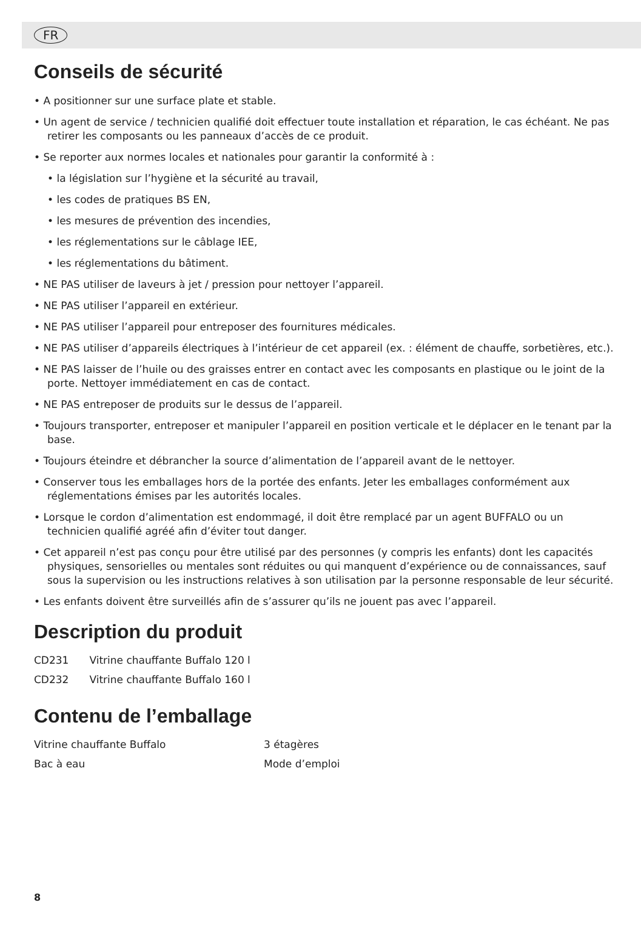FR
Conseils de sécurité
• A positionner sur une surface plate et stable.
• Un agent de service / technicien qualifié doit effectuer toute installation et réparation, le cas échéant. Ne pas retirer les composants ou les panneaux d’accès de ce produit.
• Se reporter aux normes locales et nationales pour garantir la conformité à :
• la législation sur l’hygiène et la sécurité au travail,
• les codes de pratiques BS EN,
• les mesures de prévention des incendies,
• les réglementations sur le câblage IEE,
• les réglementations du bâtiment.
• NE PAS utiliser de laveurs à jet / pression pour nettoyer l’appareil.
• NE PAS utiliser l’appareil en extérieur.
• NE PAS utiliser l’appareil pour entreposer des fournitures médicales.
• NE PAS utiliser d’appareils électriques à l’intérieur de cet appareil (ex. : élément de chauffe, sorbetières, etc.).
• NE PAS laisser de l’huile ou des graisses entrer en contact avec les composants en plastique ou le joint de la porte. Nettoyer immédiatement en cas de contact.
• NE PAS entreposer de produits sur le dessus de l’appareil.
• Toujours transporter, entreposer et manipuler l’appareil en position verticale et le déplacer en le tenant par la base.
• Toujours éteindre et débrancher la source d’alimentation de l’appareil avant de le nettoyer.
• Conserver tous les emballages hors de la portée des enfants. Jeter les emballages conformément aux réglementations émises par les autorités locales.
• Lorsque le cordon d’alimentation est endommagé, il doit être remplacé par un agent BUFFALO ou un technicien qualifié agréé afin d’éviter tout danger.
• Cet appareil n’est pas conçu pour être utilisé par des personnes (y compris les enfants) dont les capacités physiques, sensorielles ou mentales sont réduites ou qui manquent d’expérience ou de connaissances, sauf sous la supervision ou les instructions relatives à son utilisation par la personne responsable de leur sécurité.
• Les enfants doivent être surveillés afin de s’assurer qu’ils ne jouent pas avec l’appareil.
Description du produit
| CD231 | Vitrine chauffante Buffalo 120 l |
| CD232 | Vitrine chauffante Buffalo 160 l |
Contenu de l’emballage
| Vitrine chauffante Buffalo | 3 étagères |
| Bac à eau | Mode d’emploi |
8